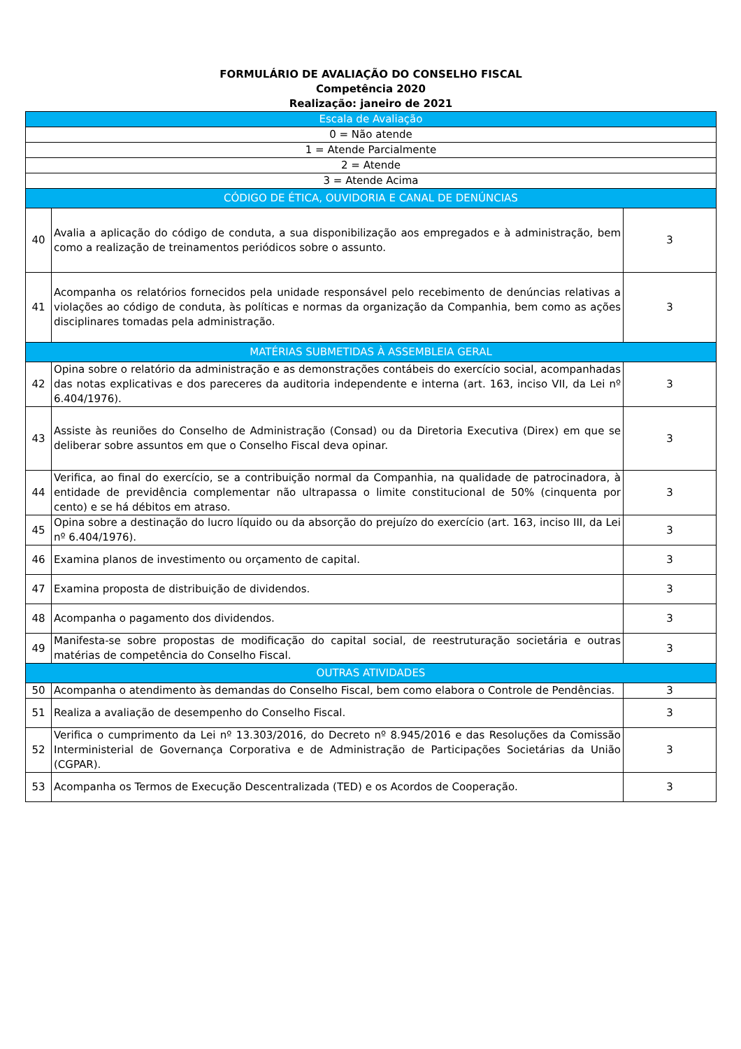FORMULÁRIO DE AVALIAÇÃO DO CONSELHO FISCAL
Competência 2020
Realização: janeiro de 2021
| Escala de Avaliação | | |
| 0 = Não atende | | |
| 1 = Atende Parcialmente | | |
| 2 = Atende | | |
| 3 = Atende Acima | | |
| CÓDIGO DE ÉTICA, OUVIDORIA E CANAL DE DENÚNCIAS | | |
| 40 | Avalia a aplicação do código de conduta, a sua disponibilização aos empregados e à administração, bem como a realização de treinamentos periódicos sobre o assunto. | 3 |
| 41 | Acompanha os relatórios fornecidos pela unidade responsável pelo recebimento de denúncias relativas a violações ao código de conduta, às políticas e normas da organização da Companhia, bem como as ações disciplinares tomadas pela administração. | 3 |
| MATÉRIAS SUBMETIDAS À ASSEMBLEIA GERAL | | |
| 42 | Opina sobre o relatório da administração e as demonstrações contábeis do exercício social, acompanhadas das notas explicativas e dos pareceres da auditoria independente e interna (art. 163, inciso VII, da Lei nº 6.404/1976). | 3 |
| 43 | Assiste às reuniões do Conselho de Administração (Consad) ou da Diretoria Executiva (Direx) em que se deliberar sobre assuntos em que o Conselho Fiscal deva opinar. | 3 |
| 44 | Verifica, ao final do exercício, se a contribuição normal da Companhia, na qualidade de patrocinadora, à entidade de previdência complementar não ultrapassa o limite constitucional de 50% (cinquenta por cento) e se há débitos em atraso. | 3 |
| 45 | Opina sobre a destinação do lucro líquido ou da absorção do prejuízo do exercício (art. 163, inciso III, da Lei nº 6.404/1976). | 3 |
| 46 | Examina planos de investimento ou orçamento de capital. | 3 |
| 47 | Examina proposta de distribuição de dividendos. | 3 |
| 48 | Acompanha o pagamento dos dividendos. | 3 |
| 49 | Manifesta-se sobre propostas de modificação do capital social, de reestruturação societária e outras matérias de competência do Conselho Fiscal. | 3 |
| OUTRAS ATIVIDADES | | |
| 50 | Acompanha o atendimento às demandas do Conselho Fiscal, bem como elabora o Controle de Pendências. | 3 |
| 51 | Realiza a avaliação de desempenho do Conselho Fiscal. | 3 |
| 52 | Verifica o cumprimento da Lei nº 13.303/2016, do Decreto nº 8.945/2016 e das Resoluções da Comissão Interministerial de Governança Corporativa e de Administração de Participações Societárias da União (CGPAR). | 3 |
| 53 | Acompanha os Termos de Execução Descentralizada (TED) e os Acordos de Cooperação. | 3 |